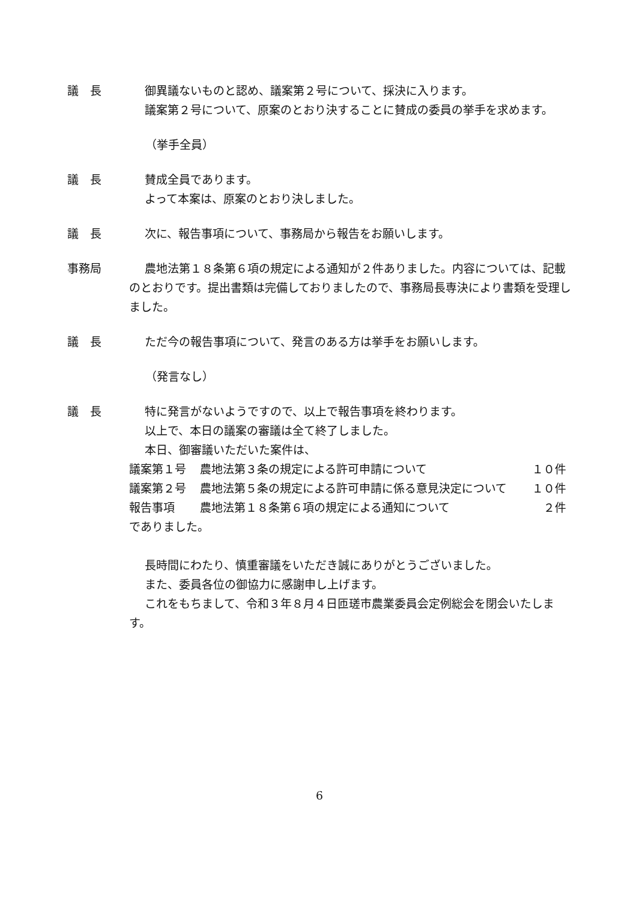議　長 御異議ないものと認め、議案第２号について、採決に入ります。
議案第２号について、原案のとおり決することに賛成の委員の挙手を求めます。
（挙手全員）
議　長 賛成全員であります。
よって本案は、原案のとおり決しました。
議　長 次に、報告事項について、事務局から報告をお願いします。
事務局 農地法第１８条第６項の規定による通知が２件ありました。内容については、記載のとおりです。提出書類は完備しておりましたので、事務局長専決により書類を受理しました。
議　長 ただ今の報告事項について、発言のある方は挙手をお願いします。
（発言なし）
議　長 特に発言がないようですので、以上で報告事項を終わります。
以上で、本日の議案の審議は全て終了しました。
本日、御審議いただいた案件は、
| 議案第１号 | 農地法第３条の規定による許可申請について | １０件 |
| 議案第２号 | 農地法第５条の規定による許可申請に係る意見決定について | １０件 |
| 報告事項 | 農地法第１８条第６項の規定による通知について | ２件 |
でありました。
長時間にわたり、慎重審議をいただき誠にありがとうございました。
また、委員各位の御協力に感謝申し上げます。
これをもちまして、令和３年８月４日匝瑳市農業委員会定例総会を閉会いたします。
6